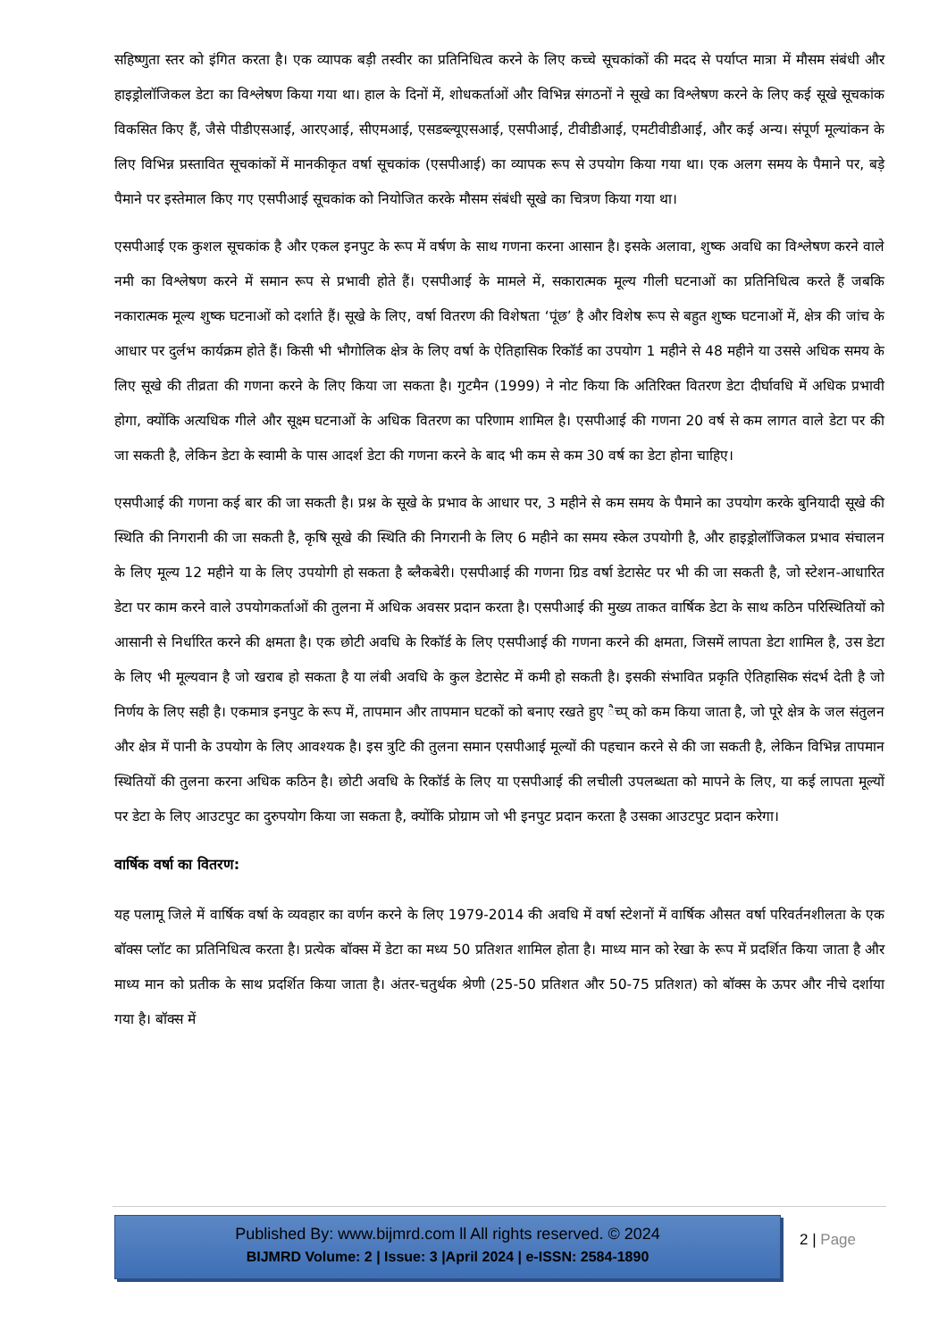सहिष्णुता स्तर को इंगित करता है। एक व्यापक बड़ी तस्वीर का प्रतिनिधित्व करने के लिए कच्चे सूचकांकों की मदद से पर्याप्त मात्रा में मौसम संबंधी और हाइड्रोलॉजिकल डेटा का विश्लेषण किया गया था। हाल के दिनों में, शोधकर्ताओं और विभिन्न संगठनों ने सूखे का विश्लेषण करने के लिए कई सूखे सूचकांक विकसित किए हैं, जैसे पीडीएसआई, आरएआई, सीएमआई, एसडब्ल्यूएसआई, एसपीआई, टीवीडीआई, एमटीवीडीआई, और कई अन्य। संपूर्ण मूल्यांकन के लिए विभिन्न प्रस्तावित सूचकांकों में मानकीकृत वर्षा सूचकांक (एसपीआई) का व्यापक रूप से उपयोग किया गया था। एक अलग समय के पैमाने पर, बड़े पैमाने पर इस्तेमाल किए गए एसपीआई सूचकांक को नियोजित करके मौसम संबंधी सूखे का चित्रण किया गया था।
एसपीआई एक कुशल सूचकांक है और एकल इनपुट के रूप में वर्षण के साथ गणना करना आसान है। इसके अलावा, शुष्क अवधि का विश्लेषण करने वाले नमी का विश्लेषण करने में समान रूप से प्रभावी होते हैं। एसपीआई के मामले में, सकारात्मक मूल्य गीली घटनाओं का प्रतिनिधित्व करते हैं जबकि नकारात्मक मूल्य शुष्क घटनाओं को दर्शाते हैं। सूखे के लिए, वर्षा वितरण की विशेषता ‘पूंछ’ है और विशेष रूप से बहुत शुष्क घटनाओं में, क्षेत्र की जांच के आधार पर दुर्लभ कार्यक्रम होते हैं। किसी भी भौगोलिक क्षेत्र के लिए वर्षा के ऐतिहासिक रिकॉर्ड का उपयोग 1 महीने से 48 महीने या उससे अधिक समय के लिए सूखे की तीव्रता की गणना करने के लिए किया जा सकता है। गुटमैन (1999) ने नोट किया कि अतिरिक्त वितरण डेटा दीर्घावधि में अधिक प्रभावी होगा, क्योंकि अत्यधिक गीले और सूक्ष्म घटनाओं के अधिक वितरण का परिणाम शामिल है। एसपीआई की गणना 20 वर्ष से कम लागत वाले डेटा पर की जा सकती है, लेकिन डेटा के स्वामी के पास आदर्श डेटा की गणना करने के बाद भी कम से कम 30 वर्ष का डेटा होना चाहिए।
एसपीआई की गणना कई बार की जा सकती है। प्रश्न के सूखे के प्रभाव के आधार पर, 3 महीने से कम समय के पैमाने का उपयोग करके बुनियादी सूखे की स्थिति की निगरानी की जा सकती है, कृषि सूखे की स्थिति की निगरानी के लिए 6 महीने का समय स्केल उपयोगी है, और हाइड्रोलॉजिकल प्रभाव संचालन के लिए मूल्य 12 महीने या के लिए उपयोगी हो सकता है ब्लैकबेरी। एसपीआई की गणना ग्रिड वर्षा डेटासेट पर भी की जा सकती है, जो स्टेशन-आधारित डेटा पर काम करने वाले उपयोगकर्ताओं की तुलना में अधिक अवसर प्रदान करता है। एसपीआई की मुख्य ताकत वार्षिक डेटा के साथ कठिन परिस्थितियों को आसानी से निर्धारित करने की क्षमता है। एक छोटी अवधि के रिकॉर्ड के लिए एसपीआई की गणना करने की क्षमता, जिसमें लापता डेटा शामिल है, उस डेटा के लिए भी मूल्यवान है जो खराब हो सकता है या लंबी अवधि के कुल डेटासेट में कमी हो सकती है। इसकी संभावित प्रकृति ऐतिहासिक संदर्भ देती है जो निर्णय के लिए सही है। एकमात्र इनपुट के रूप में, तापमान और तापमान घटकों को बनाए रखते हुए ैच्प् को कम किया जाता है, जो पूरे क्षेत्र के जल संतुलन और क्षेत्र में पानी के उपयोग के लिए आवश्यक है। इस त्रुटि की तुलना समान एसपीआई मूल्यों की पहचान करने से की जा सकती है, लेकिन विभिन्न तापमान स्थितियों की तुलना करना अधिक कठिन है। छोटी अवधि के रिकॉर्ड के लिए या एसपीआई की लचीली उपलब्धता को मापने के लिए, या कई लापता मूल्यों पर डेटा के लिए आउटपुट का दुरुपयोग किया जा सकता है, क्योंकि प्रोग्राम जो भी इनपुट प्रदान करता है उसका आउटपुट प्रदान करेगा।
वार्षिक वर्षा का वितरण:
यह पलामू जिले में वार्षिक वर्षा के व्यवहार का वर्णन करने के लिए 1979-2014 की अवधि में वर्षा स्टेशनों में वार्षिक औसत वर्षा परिवर्तनशीलता के एक बॉक्स प्लॉट का प्रतिनिधित्व करता है। प्रत्येक बॉक्स में डेटा का मध्य 50 प्रतिशत शामिल होता है। माध्य मान को रेखा के रूप में प्रदर्शित किया जाता है और माध्य मान को प्रतीक के साथ प्रदर्शित किया जाता है। अंतर-चतुर्थक श्रेणी (25-50 प्रतिशत और 50-75 प्रतिशत) को बॉक्स के ऊपर और नीचे दर्शाया गया है। बॉक्स में
Published By: www.bijmrd.com ll All rights reserved. © 2024
BIJMRD Volume: 2 | Issue: 3 |April 2024 | e-ISSN: 2584-1890
2 | Page